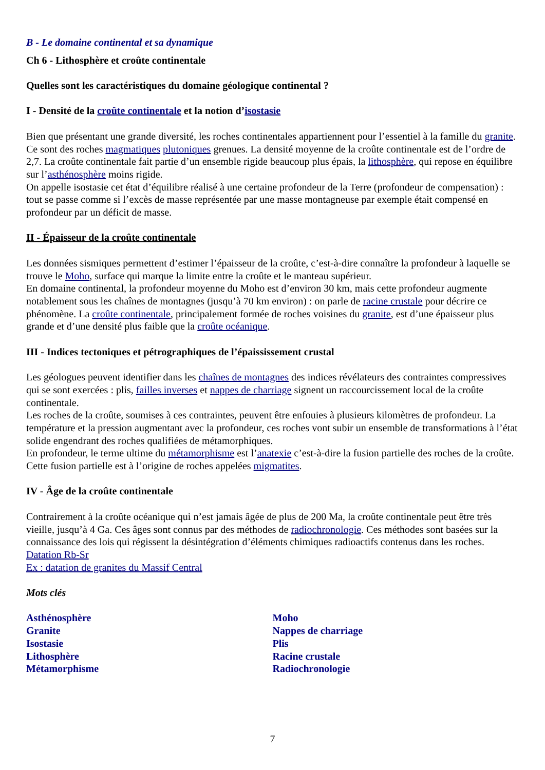B - Le domaine continental et sa dynamique
Ch 6 - Lithosphère et croûte continentale
Quelles sont les caractéristiques du domaine géologique continental ?
I - Densité de la croûte continentale et la notion d’isostasie
Bien que présentant une grande diversité, les roches continentales appartiennent pour l’essentiel à la famille du granite. Ce sont des roches magmatiques plutoniques grenues. La densité moyenne de la croûte continentale est de l’ordre de 2,7. La croûte continentale fait partie d’un ensemble rigide beaucoup plus épais, la lithosphère, qui repose en équilibre sur l’asthénosphère moins rigide.
On appelle isostasie cet état d’équilibre réalisé à une certaine profondeur de la Terre (profondeur de compensation) : tout se passe comme si l’excès de masse représentée par une masse montagneuse par exemple était compensé en profondeur par un déficit de masse.
II - Épaisseur de la croûte continentale
Les données sismiques permettent d’estimer l’épaisseur de la croûte, c’est-à-dire connaître la profondeur à laquelle se trouve le Moho, surface qui marque la limite entre la croûte et le manteau supérieur.
En domaine continental, la profondeur moyenne du Moho est d’environ 30 km, mais cette profondeur augmente notablement sous les chaînes de montagnes (jusqu’à 70 km environ) : on parle de racine crustale pour décrire ce phénomène. La croûte continentale, principalement formée de roches voisines du granite, est d’une épaisseur plus grande et d’une densité plus faible que la croûte océanique.
III - Indices tectoniques et pétrographiques de l’épaississement crustal
Les géologues peuvent identifier dans les chaînes de montagnes des indices révélateurs des contraintes compressives qui se sont exercées : plis, failles inverses et nappes de charriage signent un raccourcissement local de la croûte continentale.
Les roches de la croûte, soumises à ces contraintes, peuvent être enfouies à plusieurs kilomètres de profondeur. La température et la pression augmentant avec la profondeur, ces roches vont subir un ensemble de transformations à l’état solide engendrant des roches qualifiées de métamorphiques.
En profondeur, le terme ultime du métamorphisme est l’anatexie c’est-à-dire la fusion partielle des roches de la croûte. Cette fusion partielle est à l’origine de roches appelées migmatites.
IV - Âge de la croûte continentale
Contrairement à la croûte océanique qui n’est jamais âgée de plus de 200 Ma, la croûte continentale peut être très vieille, jusqu’à 4 Ga. Ces âges sont connus par des méthodes de radiochronologie. Ces méthodes sont basées sur la connaissance des lois qui régissent la désintégration d’éléments chimiques radioactifs contenus dans les roches.
Datation Rb-Sr
Ex : datation de granites du Massif Central
Mots clés
Asthénosphère
Granite
Isostasie
Lithosphère
Métamorphisme
Moho
Nappes de charriage
Plis
Racine crustale
Radiochronologie
7